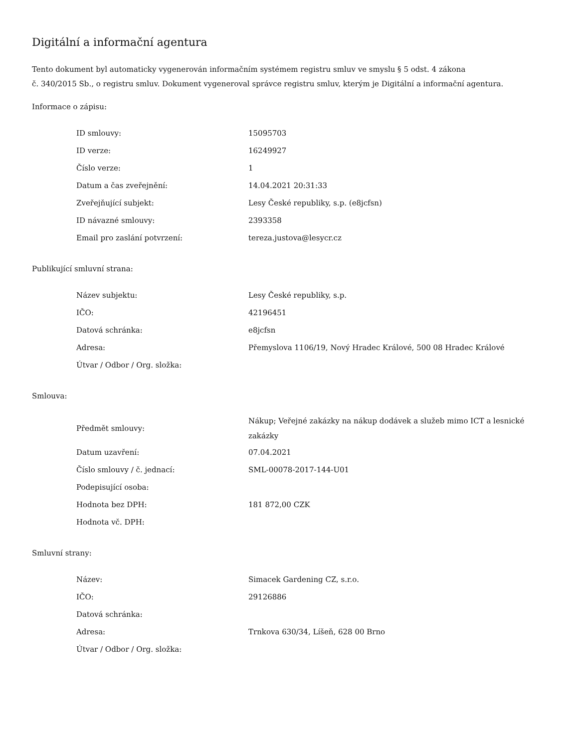Digitální a informační agentura
Tento dokument byl automaticky vygenerován informačním systémem registru smluv ve smyslu § 5 odst. 4 zákona
č. 340/2015 Sb., o registru smluv. Dokument vygeneroval správce registru smluv, kterým je Digitální a informační agentura.
Informace o zápisu:
| ID smlouvy: | 15095703 |
| ID verze: | 16249927 |
| Číslo verze: | 1 |
| Datum a čas zveřejnění: | 14.04.2021 20:31:33 |
| Zveřejňující subjekt: | Lesy České republiky, s.p. (e8jcfsn) |
| ID návazné smlouvy: | 2393358 |
| Email pro zaslání potvrzení: | tereza.justova@lesycr.cz |
Publikující smluvní strana:
| Název subjektu: | Lesy České republiky, s.p. |
| IČO: | 42196451 |
| Datová schránka: | e8jcfsn |
| Adresa: | Přemyslova 1106/19, Nový Hradec Králové, 500 08 Hradec Králové |
| Útvar / Odbor / Org. složka: | |
Smlouva:
| Předmět smlouvy: | Nákup; Veřejné zakázky na nákup dodávek a služeb mimo ICT a lesnické zakázky |
| Datum uzavření: | 07.04.2021 |
| Číslo smlouvy / č. jednací: | SML-00078-2017-144-U01 |
| Podepisující osoba: | |
| Hodnota bez DPH: | 181 872,00 CZK |
| Hodnota vč. DPH: | |
Smluvní strany:
| Název: | Simacek Gardening CZ, s.r.o. |
| IČO: | 29126886 |
| Datová schránka: | |
| Adresa: | Trnkova 630/34, Líšeň, 628 00 Brno |
| Útvar / Odbor / Org. složka: | |